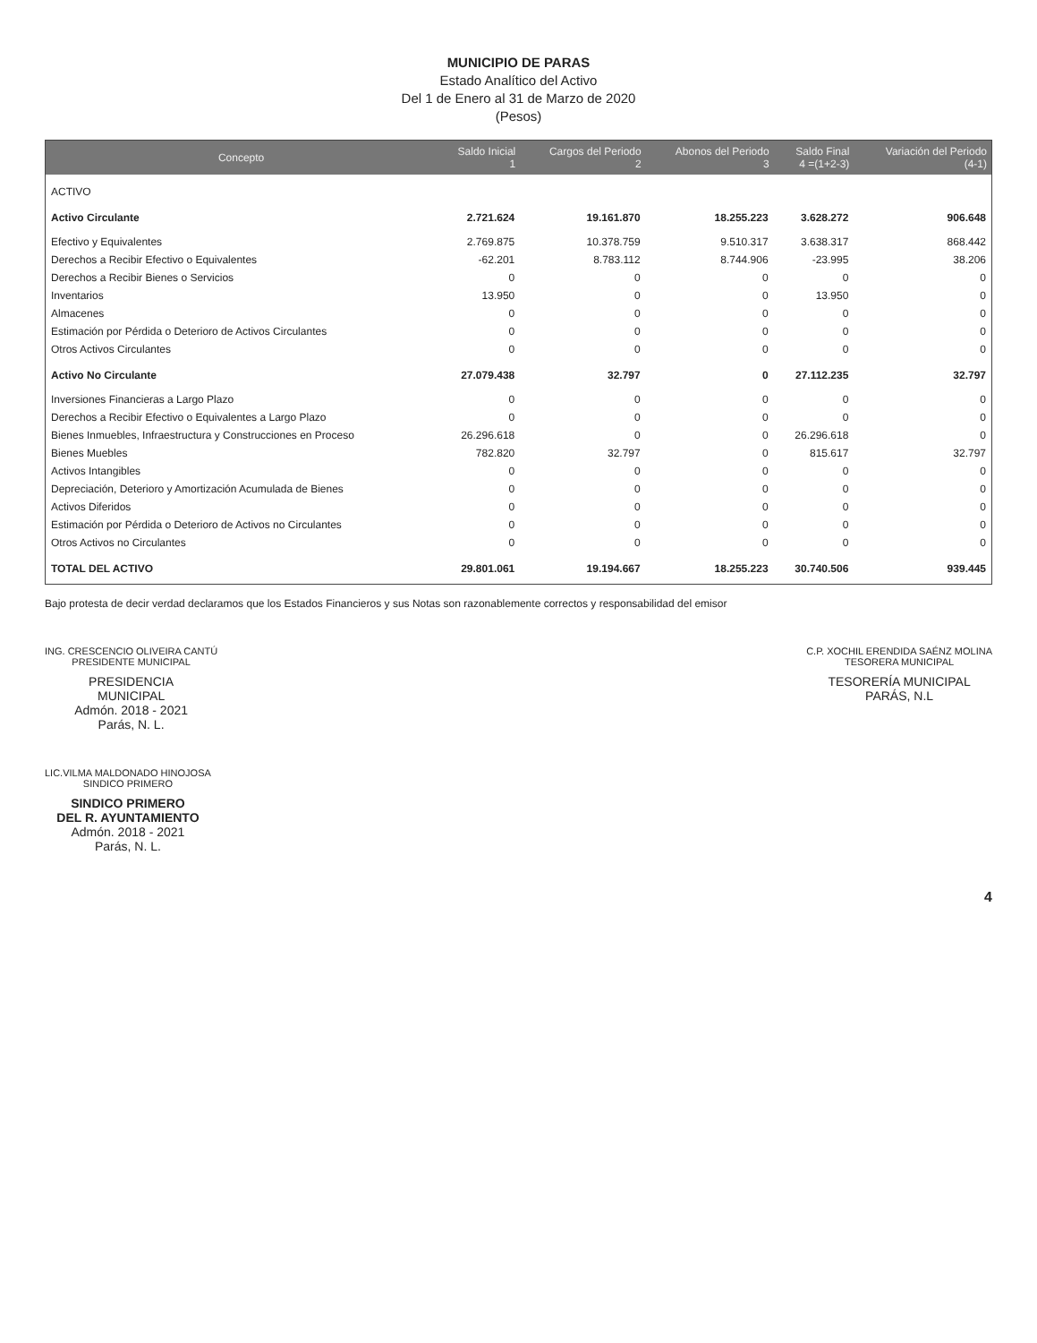MUNICIPIO DE PARAS
Estado Analítico del Activo
Del 1 de Enero al 31 de Marzo de 2020
(Pesos)
| Concepto | Saldo Inicial 1 | Cargos del Periodo 2 | Abonos del Periodo 3 | Saldo Final 4 =(1+2-3) | Variación del Periodo (4-1) |
| --- | --- | --- | --- | --- | --- |
| ACTIVO | | | | | |
| Activo Circulante | 2.721.624 | 19.161.870 | 18.255.223 | 3.628.272 | 906.648 |
| Efectivo y Equivalentes | 2.769.875 | 10.378.759 | 9.510.317 | 3.638.317 | 868.442 |
| Derechos a Recibir Efectivo o Equivalentes | -62.201 | 8.783.112 | 8.744.906 | -23.995 | 38.206 |
| Derechos a Recibir Bienes o Servicios | 0 | 0 | 0 | 0 | 0 |
| Inventarios | 13.950 | 0 | 0 | 13.950 | 0 |
| Almacenes | 0 | 0 | 0 | 0 | 0 |
| Estimación por Pérdida o Deterioro de Activos Circulantes | 0 | 0 | 0 | 0 | 0 |
| Otros Activos Circulantes | 0 | 0 | 0 | 0 | 0 |
| Activo No Circulante | 27.079.438 | 32.797 | 0 | 27.112.235 | 32.797 |
| Inversiones Financieras a Largo Plazo | 0 | 0 | 0 | 0 | 0 |
| Derechos a Recibir Efectivo o Equivalentes a Largo Plazo | 0 | 0 | 0 | 0 | 0 |
| Bienes Inmuebles, Infraestructura y Construcciones en Proceso | 26.296.618 | 0 | 0 | 26.296.618 | 0 |
| Bienes Muebles | 782.820 | 32.797 | 0 | 815.617 | 32.797 |
| Activos Intangibles | 0 | 0 | 0 | 0 | 0 |
| Depreciación, Deterioro y Amortización Acumulada de Bienes | 0 | 0 | 0 | 0 | 0 |
| Activos Diferidos | 0 | 0 | 0 | 0 | 0 |
| Estimación por Pérdida o Deterioro de Activos no Circulantes | 0 | 0 | 0 | 0 | 0 |
| Otros Activos no Circulantes | 0 | 0 | 0 | 0 | 0 |
| TOTAL DEL ACTIVO | 29.801.061 | 19.194.667 | 18.255.223 | 30.740.506 | 939.445 |
Bajo protesta de decir verdad declaramos que los Estados Financieros y sus Notas son razonablemente correctos y responsabilidad del emisor
ING. CRESCENCIO OLIVEIRA CANTÚ
PRESIDENTE MUNICIPAL
PRESIDENCIA
MUNICIPAL
Admón. 2018 - 2021
Parás, N. L.
C.P. XOCHIL ERENDIDA SAÉNZ MOLINA
TESORERA MUNICIPAL
TESORERÍA MUNICIPAL
PARÁS, N.L
LIC.VILMA MALDONADO HINOJOSA
SINDICO PRIMERO
SINDICO PRIMERO
DEL R. AYUNTAMIENTO
Admón. 2018 - 2021
Parás, N. L.
4